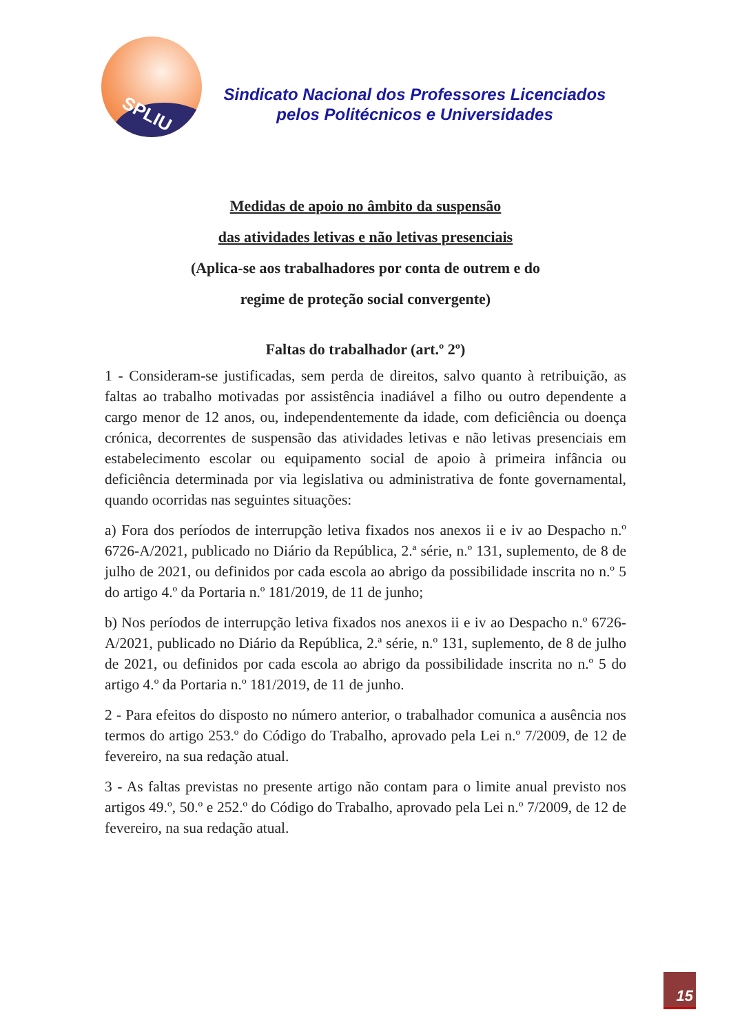SPLIU
Sindicato Nacional dos Professores Licenciados
pelos Politécnicos e Universidades
Medidas de apoio no âmbito da suspensão
das atividades letivas e não letivas presenciais
(Aplica-se aos trabalhadores por conta de outrem e do
regime de proteção social convergente)
Faltas do trabalhador (art.º 2º)
1 - Consideram-se justificadas, sem perda de direitos, salvo quanto à retribuição, as faltas ao trabalho motivadas por assistência inadiável a filho ou outro dependente a cargo menor de 12 anos, ou, independentemente da idade, com deficiência ou doença crónica, decorrentes de suspensão das atividades letivas e não letivas presenciais em estabelecimento escolar ou equipamento social de apoio à primeira infância ou deficiência determinada por via legislativa ou administrativa de fonte governamental, quando ocorridas nas seguintes situações:
a) Fora dos períodos de interrupção letiva fixados nos anexos ii e iv ao Despacho n.º 6726-A/2021, publicado no Diário da República, 2.ª série, n.º 131, suplemento, de 8 de julho de 2021, ou definidos por cada escola ao abrigo da possibilidade inscrita no n.º 5 do artigo 4.º da Portaria n.º 181/2019, de 11 de junho;
b) Nos períodos de interrupção letiva fixados nos anexos ii e iv ao Despacho n.º 6726-A/2021, publicado no Diário da República, 2.ª série, n.º 131, suplemento, de 8 de julho de 2021, ou definidos por cada escola ao abrigo da possibilidade inscrita no n.º 5 do artigo 4.º da Portaria n.º 181/2019, de 11 de junho.
2 - Para efeitos do disposto no número anterior, o trabalhador comunica a ausência nos termos do artigo 253.º do Código do Trabalho, aprovado pela Lei n.º 7/2009, de 12 de fevereiro, na sua redação atual.
3 - As faltas previstas no presente artigo não contam para o limite anual previsto nos artigos 49.º, 50.º e 252.º do Código do Trabalho, aprovado pela Lei n.º 7/2009, de 12 de fevereiro, na sua redação atual.
15